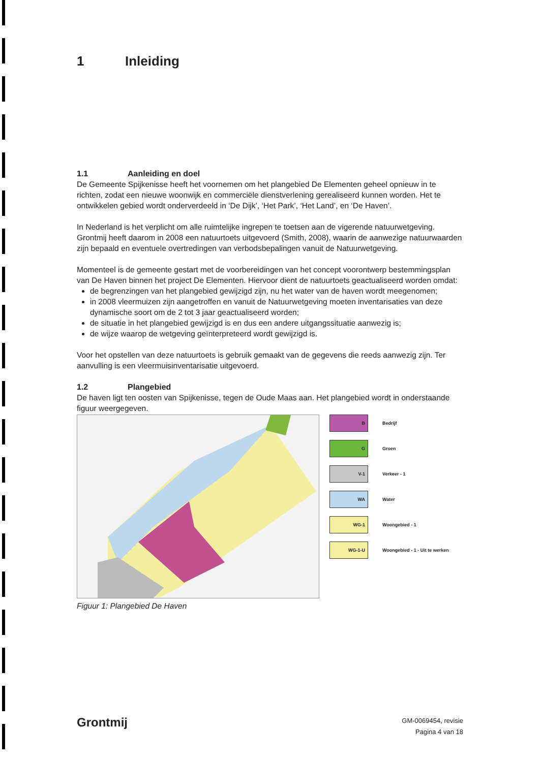1 Inleiding
1.1 Aanleiding en doel
De Gemeente Spijkenisse heeft het voornemen om het plangebied De Elementen geheel opnieuw in te richten, zodat een nieuwe woonwijk en commerciële dienstverlening gerealiseerd kunnen worden. Het te ontwikkelen gebied wordt onderverdeeld in ‘De Dijk’, ‘Het Park’, ‘Het Land’, en ‘De Haven’.
In Nederland is het verplicht om alle ruimtelijke ingrepen te toetsen aan de vigerende natuurwetgeving. Grontmij heeft daarom in 2008 een natuurtoets uitgevoerd (Smith, 2008), waarin de aanwezige natuurwaarden zijn bepaald en eventuele overtredingen van verbodsbepalingen vanuit de Natuurwetgeving.
Momenteel is de gemeente gestart met de voorbereidingen van het concept voorontwerp bestemmingsplan van De Haven binnen het project De Elementen. Hiervoor dient de natuurtoets geactualiseerd worden omdat:
de begrenzingen van het plangebied gewijzigd zijn, nu het water van de haven wordt meegenomen;
in 2008 vleermuizen zijn aangetroffen en vanuit de Natuurwetgeving moeten inventarisaties van deze dynamische soort om de 2 tot 3 jaar geactualiseerd worden;
de situatie in het plangebied gewijzigd is en dus een andere uitgangssituatie aanwezig is;
de wijze waarop de wetgeving geïnterpreteerd wordt gewijzigd is.
Voor het opstellen van deze natuurtoets is gebruik gemaakt van de gegevens die reeds aanwezig zijn. Ter aanvulling is een vleermuisinventarisatie uitgevoerd.
1.2 Plangebied
De haven ligt ten oosten van Spijkenisse, tegen de Oude Maas aan. Het plangebied wordt in onderstaande figuur weergegeven.
B
Bedrijf
G
Groen
V-1
Verkeer - 1
WA
Water
WG-1
Woongebied - 1
WG-1-U
Woongebied - 1 - Uit te werken
Figuur 1: Plangebied De Haven
Grontmij
GM-0069454, revisie
Pagina 4 van 18